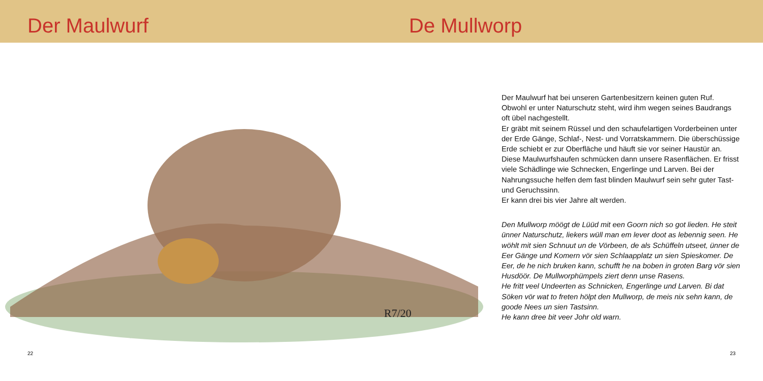Der Maulwurf De Mullworp
R7/20
Der Maulwurf hat bei unseren Gartenbesitzern keinen guten Ruf. Obwohl er unter Naturschutz steht, wird ihm wegen seines Baudrangs oft übel nachgestellt.
Er gräbt mit seinem Rüssel und den schaufelartigen Vorderbeinen unter der Erde Gänge, Schlaf-, Nest- und Vorratskammern. Die überschüssige Erde schiebt er zur Oberfläche und häuft sie vor seiner Haustür an. Diese Maulwurfshaufen schmücken dann unsere Rasenflächen. Er frisst viele Schädlinge wie Schnecken, Engerlinge und Larven. Bei der Nahrungssuche helfen dem fast blinden Maulwurf sein sehr guter Tast- und Geruchssinn.
Er kann drei bis vier Jahre alt werden.
Den Mullworp möögt de Lüüd mit een Goorn nich so got lieden. He steit ünner Naturschutz, liekers wüll man em lever doot as lebennig seen. He wöhlt mit sien Schnuut un de Vörbeen, de als Schüffeln utseet, ünner de Eer Gänge und Komern vör sien Schlaapplatz un sien Spieskomer. De Eer, de he nich bruken kann, schufft he na boben in groten Barg vör sien Husdöör. De Mullworphümpels ziert denn unse Rasens.
He fritt veel Undeerten as Schnicken, Engerlinge und Larven. Bi dat Söken vör wat to freten hölpt den Mullworp, de meis nix sehn kann, de goode Nees un sien Tastsinn.
He kann dree bit veer Johr old warn.
22 23